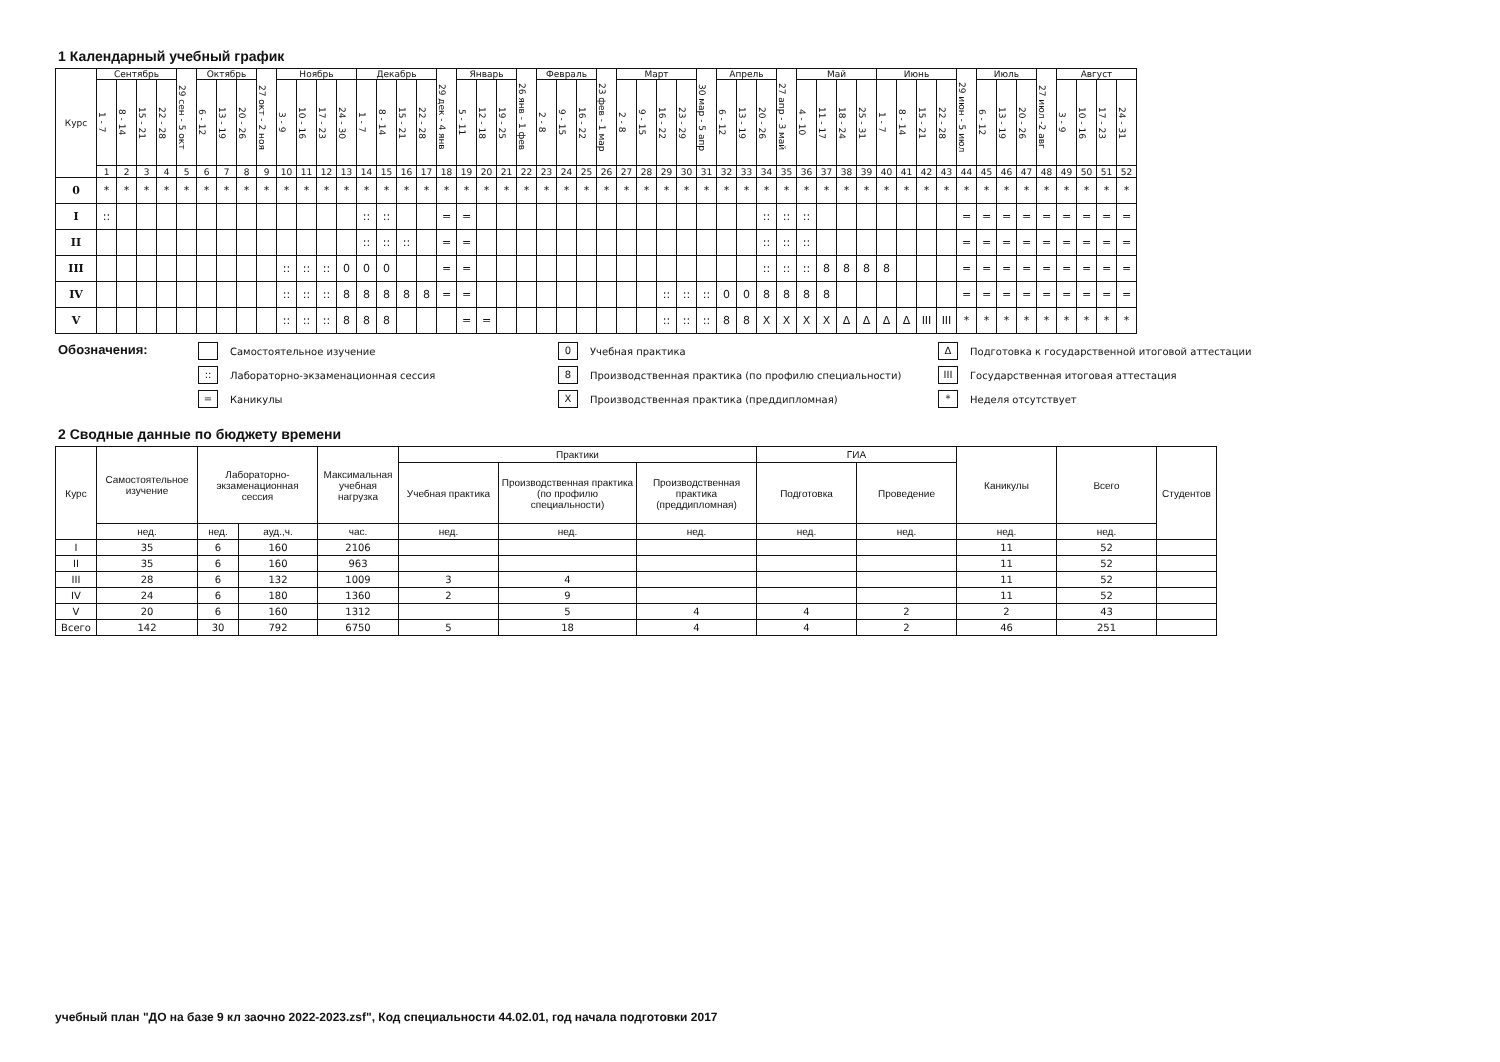1 Календарный учебный график
| Курс | Сентябрь | | | | 29 сен - 5 окт | Октябрь | | | 27 окт - 2 ноя | Ноябрь | | | | Декабрь | | | | 29 дек - 4 янв | Январь | | | 26 янв - 1 фев | Февраль | | | 23 фев - 1 мар | Март | | | | 30 мар - 5 апр | Апрель | | | 27 апр - 3 май | Май | | | | Июнь | | | | 29 июн - 5 июл | Июль | | | 27 июл -2 авг | Август | | | |
| --- | --- | --- | --- | --- | --- | --- | --- | --- | --- | --- | --- | --- | --- | --- | --- | --- | --- | --- | --- | --- | --- | --- | --- | --- | --- | --- | --- | --- | --- | --- | --- | --- | --- | --- | --- | --- | --- | --- | --- | --- | --- | --- | --- | --- | --- | --- | --- | --- | --- | --- | --- | --- |
| | 1 - 7 | 8 - 14 | 15 - 21 | 22 - 28 | | 6 - 12 | 13 - 19 | 20 - 26 | | 3 - 9 | 10 - 16 | 17 - 23 | 24 - 30 | 1 - 7 | 8 - 14 | 15 - 21 | 22 - 28 | | 5 - 11 | 12 - 18 | 19 - 25 | | 2 - 8 | 9 - 15 | 16 - 22 | | 2 - 8 | 9 - 15 | 16 - 22 | 23 - 29 | | 6 - 12 | 13 - 19 | 20 - 26 | | 4 - 10 | 11 - 17 | 18 - 24 | 25 - 31 | 1 - 7 | 8 - 14 | 15 - 21 | 22 - 28 | | 6 - 12 | 13 - 19 | 20 - 26 | | 3 - 9 | 10 - 16 | 17 - 23 | 24 - 31 |
| | 1 | 2 | 3 | 4 | 5 | 6 | 7 | 8 | 9 | 10 | 11 | 12 | 13 | 14 | 15 | 16 | 17 | 18 | 19 | 20 | 21 | 22 | 23 | 24 | 25 | 26 | 27 | 28 | 29 | 30 | 31 | 32 | 33 | 34 | 35 | 36 | 37 | 38 | 39 | 40 | 41 | 42 | 43 | 44 | 45 | 46 | 47 | 48 | 49 | 50 | 51 | 52 |
| 0 | * | * | * | * | * | * | * | * | * | * | * | * | * | * | * | * | * | * | * | * | * | * | * | * | * | * | * | * | * | * | * | * | * | * | * | * | * | * | * | * | * | * | * | * | * | * | * | * | * | * | * | * |
| I | :: | | | | | | | | | | | | | :: | :: | | | = | = | | | | | | | | | | | | | | | :: | :: | :: | | | | | | | | = | = | = | = | = | = | = | = | = |
| II | | | | | | | | | | | | | | :: | :: | :: | | = | = | | | | | | | | | | | | | | | :: | :: | :: | | | | | | | | = | = | = | = | = | = | = | = | = |
| III | | | | | | | | | | :: | :: | :: | 0 | 0 | 0 | | | = | = | | | | | | | | | | | | | | | :: | :: | :: | 8 | 8 | 8 | 8 | | | | = | = | = | = | = | = | = | = | = |
| IV | | | | | | | | | | :: | :: | :: | 8 | 8 | 8 | 8 | 8 | = | = | | | | | | | | | | :: | :: | :: | 0 | 0 | 8 | 8 | 8 | 8 | | | | | | | = | = | = | = | = | = | = | = | = |
| V | | | | | | | | | | :: | :: | :: | 8 | 8 | 8 | | | | = | = | | | | | | | | | :: | :: | :: | 8 | 8 | X | X | X | X | Δ | Δ | Δ | Δ | III | III | * | * | * | * | * | * | * | * | * |
Обозначения:
Самостоятельное изучение
:: Лабораторно-экзаменационная сессия
= Каникулы
0 Учебная практика
8 Производственная практика (по профилю специальности)
X Производственная практика (преддипломная)
Δ Подготовка к государственной итоговой аттестации
III Государственная итоговая аттестация
* Неделя отсутствует
2 Сводные данные по бюджету времени
| Курс | Самостоятельное изучение | Лабораторно-экзаменационная сессия | | Максимальная учебная нагрузка | Практики | | | ГИА | | Каникулы | Всего | Студентов |
| --- | --- | --- | --- | --- | --- | --- | --- | --- | --- | --- | --- | --- |
| | | | | | Учебная практика | Производственная практика (по профилю специальности) | Производственная практика (преддипломная) | Подготовка | Проведение | | | |
| | нед. | нед. | ауд.,ч. | час. | нед. | нед. | нед. | нед. | нед. | нед. | нед. | |
| I | 35 | 6 | 160 | 2106 | | | | | | 11 | 52 | |
| II | 35 | 6 | 160 | 963 | | | | | | 11 | 52 | |
| III | 28 | 6 | 132 | 1009 | 3 | 4 | | | | 11 | 52 | |
| IV | 24 | 6 | 180 | 1360 | 2 | 9 | | | | 11 | 52 | |
| V | 20 | 6 | 160 | 1312 | | 5 | 4 | 4 | 2 | 2 | 43 | |
| Всего | 142 | 30 | 792 | 6750 | 5 | 18 | 4 | 4 | 2 | 46 | 251 | |
учебный план "ДО на базе 9 кл заочно 2022-2023.zsf", Код специальности 44.02.01, год начала подготовки 2017